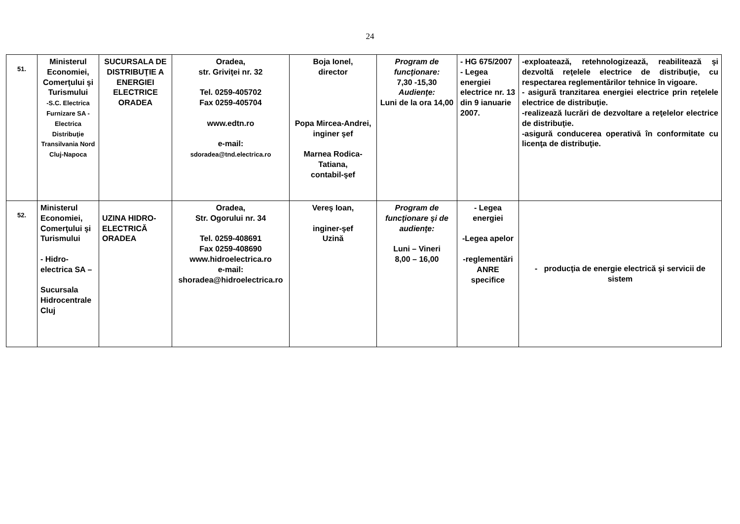24
| 51. | Ministerul Economiei, Comerţului şi Turismului -S.C. Electrica Furnizare SA - Electrica Distribuţie Transilvania Nord Cluj-Napoca | SUCURSALA DE DISTRIBUŢIE A ENERGIEI ELECTRICE ORADEA | Oradea, str. Griviţei nr. 32 Tel. 0259-405702 Fax 0259-405704 www.edtn.ro e-mail: sdoradea@tnd.electrica.ro | Boja Ionel, director Popa Mircea-Andrei, inginer şef Marnea Rodica-Tatiana, contabil-şef | Program de funcţionare: 7,30 -15,30 Audienţe: Luni de la ora 14,00 | - HG 675/2007 - Legea energiei electrice nr. 13 din 9 ianuarie 2007. | -exploatează, retehnologizează, reabilitează şi dezvoltă reţelele electrice de distribuţie, cu respectarea reglementărilor tehnice în vigoare. - asigură tranzitarea energiei electrice prin reţelele electrice de distribuţie. -realizează lucrări de dezvoltare a reţelelor electrice de distribuţie. -asigură conducerea operativă în conformitate cu licenţa de distribuţie. |
| 52. | Ministerul Economiei, Comerţului şi Turismului - Hidro-electrica SA – Sucursala Hidrocentrale Cluj | UZINA HIDRO-ELECTRICĂ ORADEA | Oradea, Str. Ogorului nr. 34 Tel. 0259-408691 Fax 0259-408690 www.hidroelectrica.ro e-mail: shoradea@hidroelectrica.ro | Vereş Ioan, inginer-şef Uzină | Program de funcţionare şi de audienţe: Luni – Vineri 8,00 – 16,00 | - Legea energiei -Legea apelor -reglementări ANRE specifice | - producţia de energie electrică şi servicii de sistem |